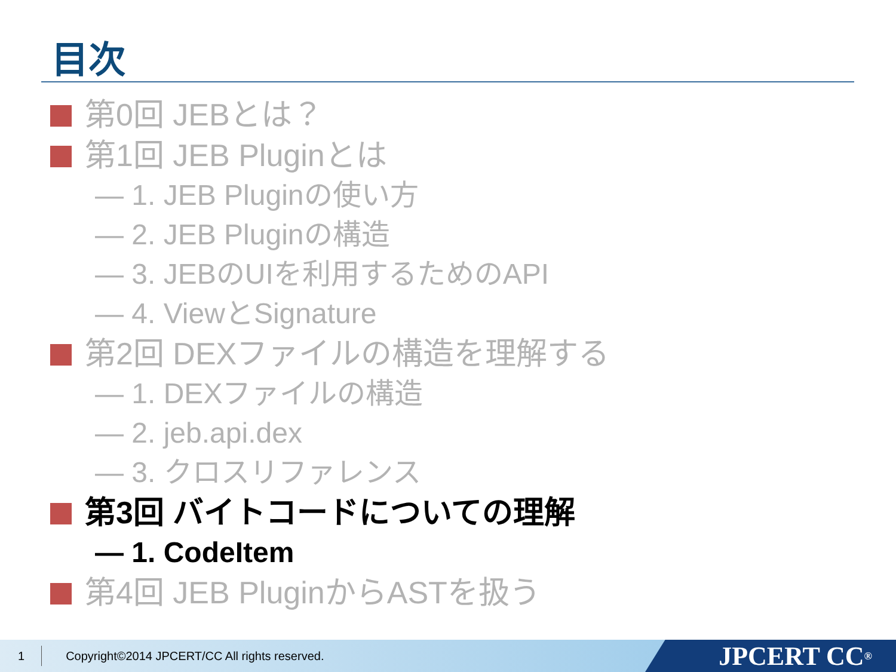目次
第0回 JEBとは？
第1回 JEB Pluginとは
— 1. JEB Pluginの使い方
— 2. JEB Pluginの構造
— 3. JEBのUIを利用するためのAPI
— 4. ViewとSignature
第2回 DEXファイルの構造を理解する
— 1. DEXファイルの構造
— 2. jeb.api.dex
— 3. クロスリファレンス
第3回 バイトコードについての理解
— 1. CodeItem
第4回 JEB PluginからASTを扱う
1 Copyright©2014 JPCERT/CC All rights reserved.
JPCERT CC<sup>®</sup>